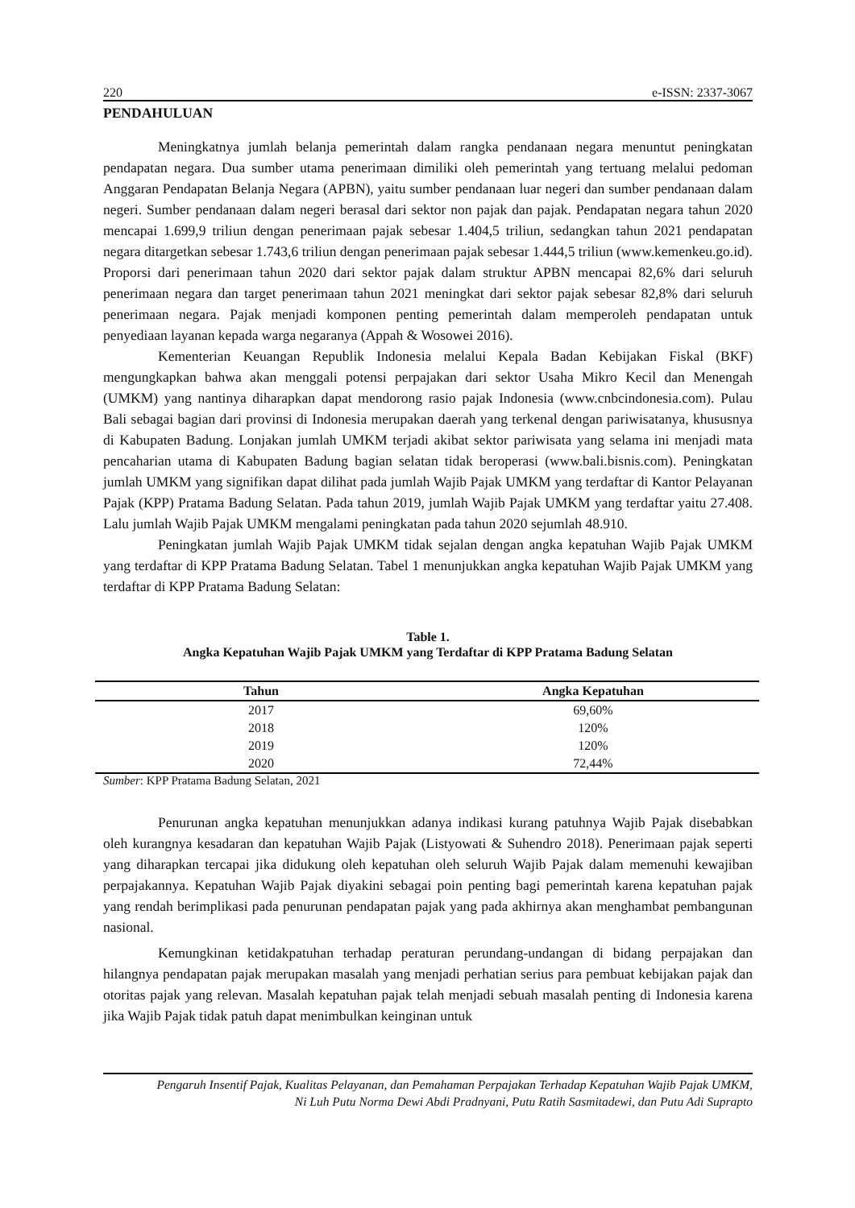220 e-ISSN: 2337-3067
PENDAHULUAN
Meningkatnya jumlah belanja pemerintah dalam rangka pendanaan negara menuntut peningkatan pendapatan negara. Dua sumber utama penerimaan dimiliki oleh pemerintah yang tertuang melalui pedoman Anggaran Pendapatan Belanja Negara (APBN), yaitu sumber pendanaan luar negeri dan sumber pendanaan dalam negeri. Sumber pendanaan dalam negeri berasal dari sektor non pajak dan pajak. Pendapatan negara tahun 2020 mencapai 1.699,9 triliun dengan penerimaan pajak sebesar 1.404,5 triliun, sedangkan tahun 2021 pendapatan negara ditargetkan sebesar 1.743,6 triliun dengan penerimaan pajak sebesar 1.444,5 triliun (www.kemenkeu.go.id). Proporsi dari penerimaan tahun 2020 dari sektor pajak dalam struktur APBN mencapai 82,6% dari seluruh penerimaan negara dan target penerimaan tahun 2021 meningkat dari sektor pajak sebesar 82,8% dari seluruh penerimaan negara. Pajak menjadi komponen penting pemerintah dalam memperoleh pendapatan untuk penyediaan layanan kepada warga negaranya (Appah & Wosowei 2016).
Kementerian Keuangan Republik Indonesia melalui Kepala Badan Kebijakan Fiskal (BKF) mengungkapkan bahwa akan menggali potensi perpajakan dari sektor Usaha Mikro Kecil dan Menengah (UMKM) yang nantinya diharapkan dapat mendorong rasio pajak Indonesia (www.cnbcindonesia.com). Pulau Bali sebagai bagian dari provinsi di Indonesia merupakan daerah yang terkenal dengan pariwisatanya, khususnya di Kabupaten Badung. Lonjakan jumlah UMKM terjadi akibat sektor pariwisata yang selama ini menjadi mata pencaharian utama di Kabupaten Badung bagian selatan tidak beroperasi (www.bali.bisnis.com). Peningkatan jumlah UMKM yang signifikan dapat dilihat pada jumlah Wajib Pajak UMKM yang terdaftar di Kantor Pelayanan Pajak (KPP) Pratama Badung Selatan. Pada tahun 2019, jumlah Wajib Pajak UMKM yang terdaftar yaitu 27.408. Lalu jumlah Wajib Pajak UMKM mengalami peningkatan pada tahun 2020 sejumlah 48.910.
Peningkatan jumlah Wajib Pajak UMKM tidak sejalan dengan angka kepatuhan Wajib Pajak UMKM yang terdaftar di KPP Pratama Badung Selatan. Tabel 1 menunjukkan angka kepatuhan Wajib Pajak UMKM yang terdaftar di KPP Pratama Badung Selatan:
Table 1.
Angka Kepatuhan Wajib Pajak UMKM yang Terdaftar di KPP Pratama Badung Selatan
| Tahun | Angka Kepatuhan |
| --- | --- |
| 2017 | 69,60% |
| 2018 | 120% |
| 2019 | 120% |
| 2020 | 72,44% |
Sumber: KPP Pratama Badung Selatan, 2021
Penurunan angka kepatuhan menunjukkan adanya indikasi kurang patuhnya Wajib Pajak disebabkan oleh kurangnya kesadaran dan kepatuhan Wajib Pajak (Listyowati & Suhendro 2018). Penerimaan pajak seperti yang diharapkan tercapai jika didukung oleh kepatuhan oleh seluruh Wajib Pajak dalam memenuhi kewajiban perpajakannya. Kepatuhan Wajib Pajak diyakini sebagai poin penting bagi pemerintah karena kepatuhan pajak yang rendah berimplikasi pada penurunan pendapatan pajak yang pada akhirnya akan menghambat pembangunan nasional.
Kemungkinan ketidakpatuhan terhadap peraturan perundang-undangan di bidang perpajakan dan hilangnya pendapatan pajak merupakan masalah yang menjadi perhatian serius para pembuat kebijakan pajak dan otoritas pajak yang relevan. Masalah kepatuhan pajak telah menjadi sebuah masalah penting di Indonesia karena jika Wajib Pajak tidak patuh dapat menimbulkan keinginan untuk
Pengaruh Insentif Pajak, Kualitas Pelayanan, dan Pemahaman Perpajakan Terhadap Kepatuhan Wajib Pajak UMKM,
Ni Luh Putu Norma Dewi Abdi Pradnyani, Putu Ratih Sasmitadewi, dan Putu Adi Suprapto